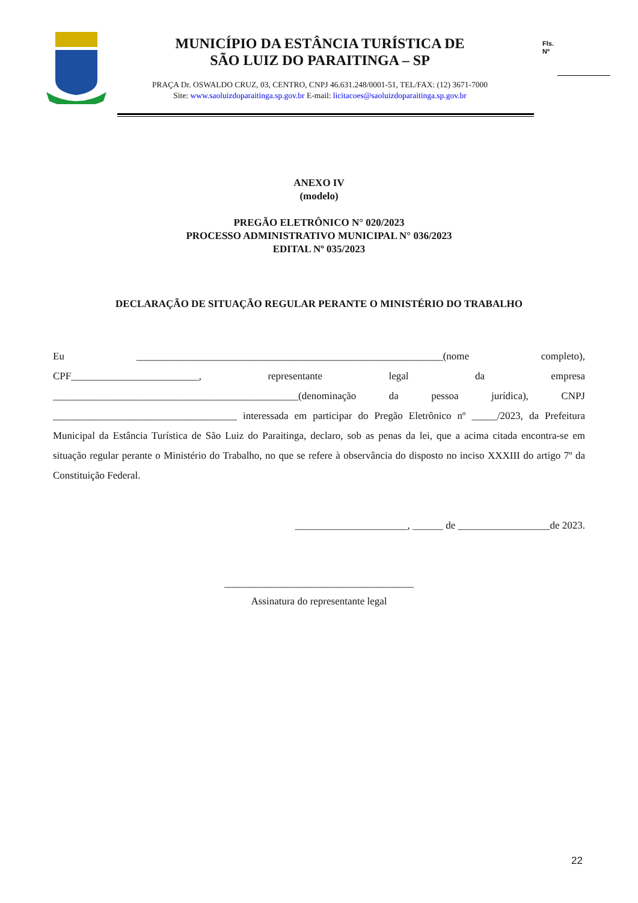MUNICÍPIO DA ESTÂNCIA TURÍSTICA DE
SÃO LUIZ DO PARAITINGA – SP
PRAÇA Dr. OSWALDO CRUZ, 03, CENTRO, CNPJ 46.631.248/0001-51, TEL/FAX: (12) 3671-7000
Site: www.saoluizdoparaitinga.sp.gov.br E-mail: licitacoes@saoluizdoparaitinga.sp.gov.br
Fls.
Nº
ANEXO IV
(modelo)
PREGÃO ELETRÔNICO N° 020/2023
PROCESSO ADMINISTRATIVO MUNICIPAL N° 036/2023
EDITAL Nº 035/2023
DECLARAÇÃO DE SITUAÇÃO REGULAR PERANTE O MINISTÉRIO DO TRABALHO
Eu ____________________________________________________________(nome completo), CPF_________________________, representante legal da empresa ________________________________________________(denominação da pessoa jurídica), CNPJ ____________________________________ interessada em participar do Pregão Eletrônico nº _____/2023, da Prefeitura Municipal da Estância Turística de São Luiz do Paraitinga, declaro, sob as penas da lei, que a acima citada encontra-se em situação regular perante o Ministério do Trabalho, no que se refere à observância do disposto no inciso XXXIII do artigo 7º da Constituição Federal.
______________________, ______ de __________________de 2023.
_____________________________________
Assinatura do representante legal
22